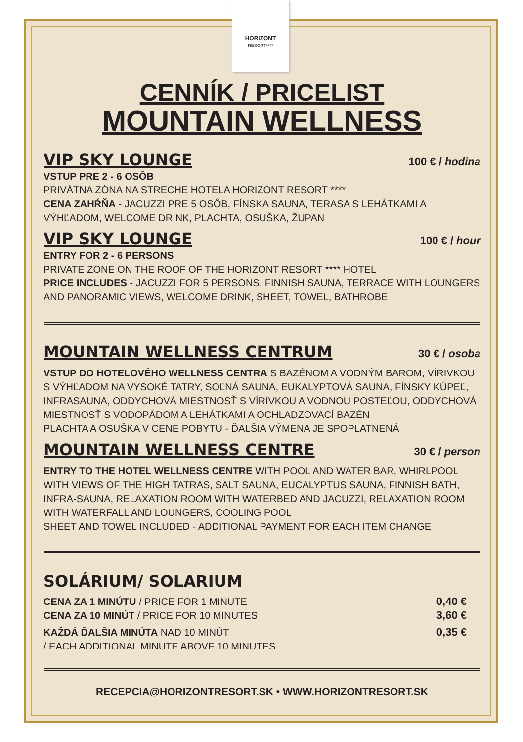HORIZONT
RESORT****
CENNÍK / PRICELIST
MOUNTAIN WELLNESS
VIP SKY LOUNGE
100 € / hodina
VSTUP PRE 2 - 6 OSÔB
PRIVÁTNA ZÓNA NA STRECHE HOTELA HORIZONT RESORT ****
CENA ZAHŔŇA - JACUZZI PRE 5 OSÔB, FÍNSKA SAUNA, TERASA S LEHÁTKAMI A VÝHĽADOM, WELCOME DRINK, PLACHTA, OSUŠKA, ŽUPAN
VIP SKY LOUNGE
100 € / hour
ENTRY FOR 2 - 6 PERSONS
PRIVATE ZONE ON THE ROOF OF THE HORIZONT RESORT **** HOTEL
PRICE INCLUDES - JACUZZI FOR 5 PERSONS, FINNISH SAUNA, TERRACE WITH LOUNGERS AND PANORAMIC VIEWS, WELCOME DRINK, SHEET, TOWEL, BATHROBE
MOUNTAIN WELLNESS CENTRUM
30 € / osoba
VSTUP DO HOTELOVÉHO WELLNESS CENTRA S BAZÉNOM A VODNÝM BAROM, VÍRIVKOU S VÝHĽADOM NA VYSOKÉ TATRY, SOĽNÁ SAUNA, EUKALYPTOVÁ SAUNA, FÍNSKY KÚPEĽ, INFRASAUNA, ODDYCHOVÁ MIESTNOSŤ S VÍRIVKOU A VODNOU POSTEĽOU, ODDYCHOVÁ MIESTNOSŤ S VODOPÁDOM A LEHÁTKAMI A OCHLADZOVACÍ BAZÉN
PLACHTA A OSUŠKA V CENE POBYTU - ĎALŠIA VÝMENA JE SPOPLATNENÁ
MOUNTAIN WELLNESS CENTRE
30 € / person
ENTRY TO THE HOTEL WELLNESS CENTRE WITH POOL AND WATER BAR, WHIRLPOOL WITH VIEWS OF THE HIGH TATRAS, SALT SAUNA, EUCALYPTUS SAUNA, FINNISH BATH, INFRA-SAUNA, RELAXATION ROOM WITH WATERBED AND JACUZZI, RELAXATION ROOM WITH WATERFALL AND LOUNGERS, COOLING POOL
SHEET AND TOWEL INCLUDED - ADDITIONAL PAYMENT FOR EACH ITEM CHANGE
SOLÁRIUM/ SOLARIUM
CENA ZA 1 MINÚTU / PRICE FOR 1 MINUTE
0,40 €
CENA ZA 10 MINÚT / PRICE FOR 10 MINUTES
3,60 €
KAŽDÁ ĎALŠIA MINÚTA NAD 10 MINÚT
/ EACH ADDITIONAL MINUTE ABOVE 10 MINUTES
0,35 €
RECEPCIA@HORIZONTRESORT.SK • WWW.HORIZONTRESORT.SK